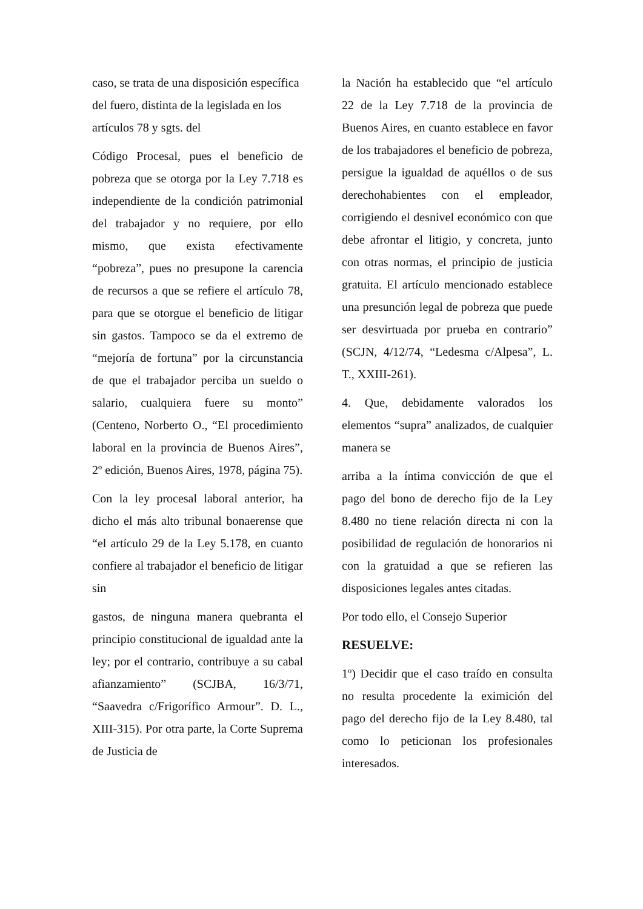caso, se trata de una disposición específica del fuero, distinta de la legislada en los artículos 78 y sgts. del
Código Procesal, pues el beneficio de pobreza que se otorga por la Ley 7.718 es independiente de la condición patrimonial del trabajador y no requiere, por ello mismo, que exista efectivamente “pobreza”, pues no presupone la carencia de recursos a que se refiere el artículo 78, para que se otorgue el beneficio de litigar sin gastos. Tampoco se da el extremo de “mejoría de fortuna” por la circunstancia de que el trabajador perciba un sueldo o salario, cualquiera fuere su monto” (Centeno, Norberto O., “El procedimiento laboral en la provincia de Buenos Aires”, 2º edición, Buenos Aires, 1978, página 75).
Con la ley procesal laboral anterior, ha dicho el más alto tribunal bonaerense que “el artículo 29 de la Ley 5.178, en cuanto confiere al trabajador el beneficio de litigar sin
gastos, de ninguna manera quebranta el principio constitucional de igualdad ante la ley; por el contrario, contribuye a su cabal afianzamiento” (SCJBA, 16/3/71, “Saavedra c/Frigorífico Armour”. D. L., XIII-315). Por otra parte, la Corte Suprema de Justicia de
la Nación ha establecido que “el artículo 22 de la Ley 7.718 de la provincia de Buenos Aires, en cuanto establece en favor de los trabajadores el beneficio de pobreza, persigue la igualdad de aquéllos o de sus derechohabientes con el empleador, corrigiendo el desnivel económico con que debe afrontar el litigio, y concreta, junto con otras normas, el principio de justicia gratuita. El artículo mencionado establece una presunción legal de pobreza que puede ser desvirtuada por prueba en contrario” (SCJN, 4/12/74, “Ledesma c/Alpesa”, L. T., XXIII-261).
4. Que, debidamente valorados los elementos “supra” analizados, de cualquier manera se
arriba a la íntima convicción de que el pago del bono de derecho fijo de la Ley 8.480 no tiene relación directa ni con la posibilidad de regulación de honorarios ni con la gratuidad a que se refieren las disposiciones legales antes citadas.
Por todo ello, el Consejo Superior
RESUELVE:
1º) Decidir que el caso traído en consulta no resulta procedente la eximición del pago del derecho fijo de la Ley 8.480, tal como lo peticionan los profesionales interesados.